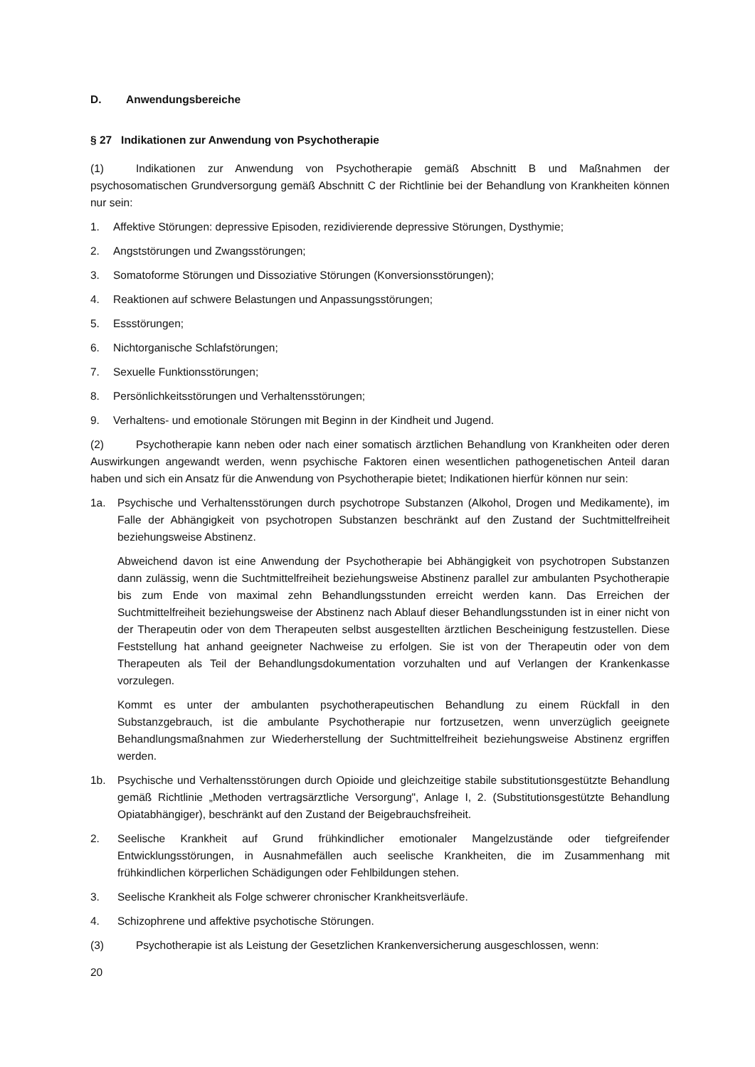D. Anwendungsbereiche
§ 27 Indikationen zur Anwendung von Psychotherapie
(1) Indikationen zur Anwendung von Psychotherapie gemäß Abschnitt B und Maßnahmen der psychosomatischen Grundversorgung gemäß Abschnitt C der Richtlinie bei der Behandlung von Krankheiten können nur sein:
1. Affektive Störungen: depressive Episoden, rezidivierende depressive Störungen, Dysthymie;
2. Angststörungen und Zwangsstörungen;
3. Somatoforme Störungen und Dissoziative Störungen (Konversionsstörungen);
4. Reaktionen auf schwere Belastungen und Anpassungsstörungen;
5. Essstörungen;
6. Nichtorganische Schlafstörungen;
7. Sexuelle Funktionsstörungen;
8. Persönlichkeitsstörungen und Verhaltensstörungen;
9. Verhaltens- und emotionale Störungen mit Beginn in der Kindheit und Jugend.
(2) Psychotherapie kann neben oder nach einer somatisch ärztlichen Behandlung von Krankheiten oder deren Auswirkungen angewandt werden, wenn psychische Faktoren einen wesentlichen pathogenetischen Anteil daran haben und sich ein Ansatz für die Anwendung von Psychotherapie bietet; Indikationen hierfür können nur sein:
1a. Psychische und Verhaltensstörungen durch psychotrope Substanzen (Alkohol, Drogen und Medikamente), im Falle der Abhängigkeit von psychotropen Substanzen beschränkt auf den Zustand der Suchtmittelfreiheit beziehungsweise Abstinenz.
Abweichend davon ist eine Anwendung der Psychotherapie bei Abhängigkeit von psychotropen Substanzen dann zulässig, wenn die Suchtmittelfreiheit beziehungsweise Abstinenz parallel zur ambulanten Psychotherapie bis zum Ende von maximal zehn Behandlungsstunden erreicht werden kann. Das Erreichen der Suchtmittelfreiheit beziehungsweise der Abstinenz nach Ablauf dieser Behandlungsstunden ist in einer nicht von der Therapeutin oder von dem Therapeuten selbst ausgestellten ärztlichen Bescheinigung festzustellen. Diese Feststellung hat anhand geeigneter Nachweise zu erfolgen. Sie ist von der Therapeutin oder von dem Therapeuten als Teil der Behandlungsdokumentation vorzuhalten und auf Verlangen der Krankenkasse vorzulegen.
Kommt es unter der ambulanten psychotherapeutischen Behandlung zu einem Rückfall in den Substanzgebrauch, ist die ambulante Psychotherapie nur fortzusetzen, wenn unverzüglich geeignete Behandlungsmaßnahmen zur Wiederherstellung der Suchtmittelfreiheit beziehungsweise Abstinenz ergriffen werden.
1b. Psychische und Verhaltensstörungen durch Opioide und gleichzeitige stabile substitutionsgestützte Behandlung gemäß Richtlinie „Methoden vertragsärztliche Versorgung", Anlage I, 2. (Substitutionsgestützte Behandlung Opiatabhängiger), beschränkt auf den Zustand der Beigebrauchsfreiheit.
2. Seelische Krankheit auf Grund frühkindlicher emotionaler Mangelzustände oder tiefgreifender Entwicklungsstörungen, in Ausnahmefällen auch seelische Krankheiten, die im Zusammenhang mit frühkindlichen körperlichen Schädigungen oder Fehlbildungen stehen.
3. Seelische Krankheit als Folge schwerer chronischer Krankheitsverläufe.
4. Schizophrene und affektive psychotische Störungen.
(3) Psychotherapie ist als Leistung der Gesetzlichen Krankenversicherung ausgeschlossen, wenn:
20